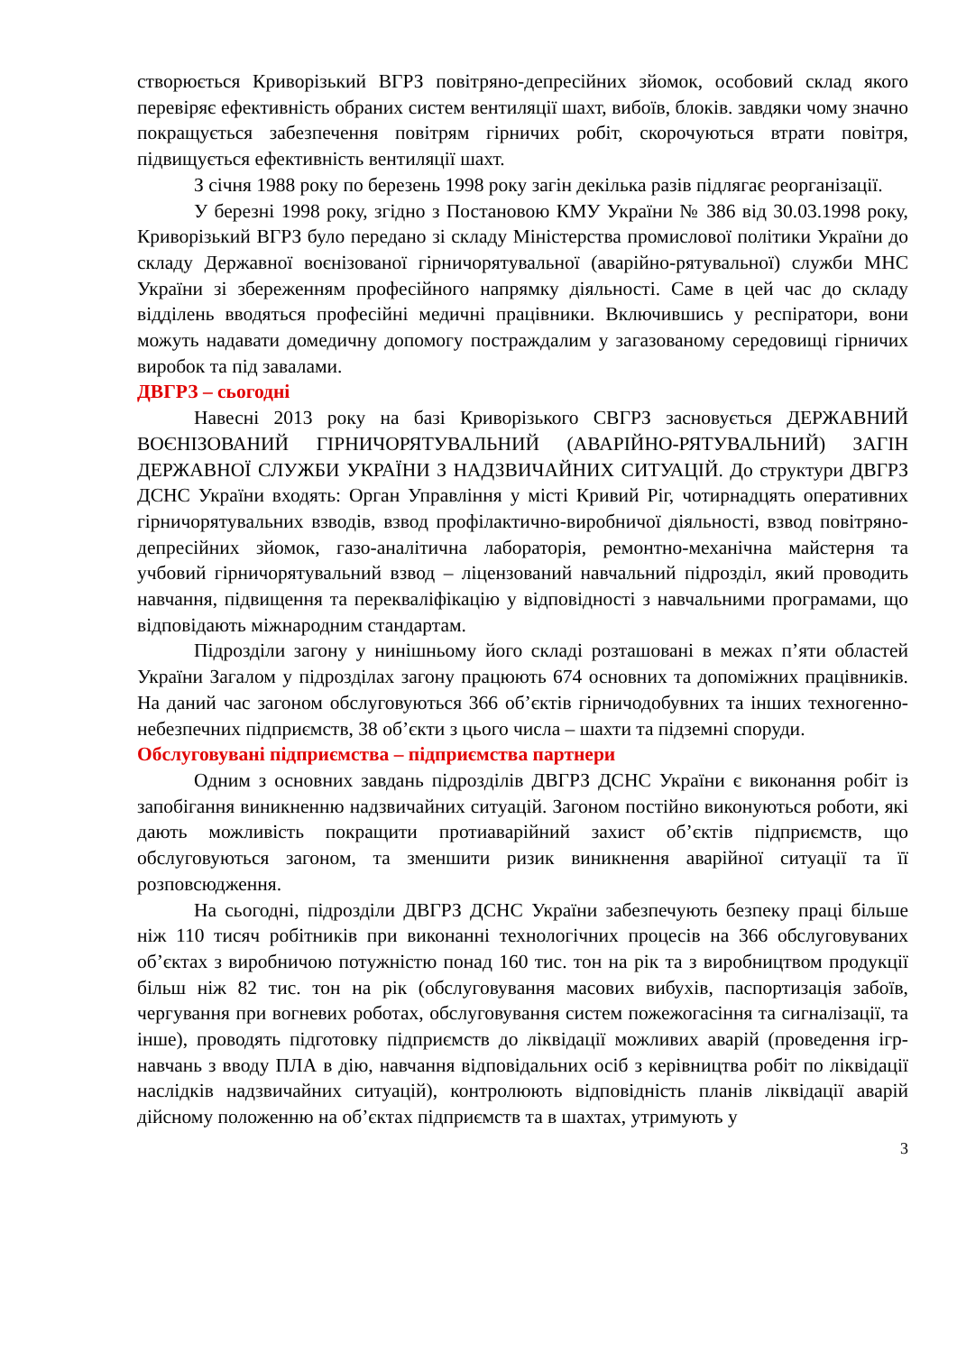створюється Криворізький ВГРЗ повітряно-депресійних зйомок, особовий склад якого перевіряє ефективність обраних систем вентиляції шахт, вибоїв, блоків. завдяки чому значно покращується забезпечення повітрям гірничих робіт, скорочуються втрати повітря, підвищується ефективність вентиляції шахт.
З січня 1988 року по березень 1998 року загін декілька разів підлягає реорганізації.
У березні 1998 року, згідно з Постановою КМУ України № 386 від 30.03.1998 року, Криворізький ВГРЗ було передано зі складу Міністерства промислової політики України до складу Державної воєнізованої гірничорятувальної (аварійно-рятувальної) служби МНС України зі збереженням професійного напрямку діяльності. Саме в цей час до складу відділень вводяться професійні медичні працівники. Включившись у респіратори, вони можуть надавати домедичну допомогу постраждалим у загазованому середовищі гірничих виробок та під завалами.
ДВГРЗ – сьогодні
Навесні 2013 року на базі Криворізького СВГРЗ засновується ДЕРЖАВНИЙ ВОЄНІЗОВАНИЙ ГІРНИЧОРЯТУВАЛЬНИЙ (АВАРІЙНО-РЯТУВАЛЬНИЙ) ЗАГІН ДЕРЖАВНОЇ СЛУЖБИ УКРАЇНИ З НАДЗВИЧАЙНИХ СИТУАЦІЙ. До структури ДВГРЗ ДСНС України входять: Орган Управління у місті Кривий Ріг, чотирнадцять оперативних гірничорятувальних взводів, взвод профілактично-виробничої діяльності, взвод повітряно-депресійних зйомок, газо-аналітична лабораторія, ремонтно-механічна майстерня та учбовий гірничорятувальний взвод – ліцензований навчальний підрозділ, який проводить навчання, підвищення та перекваліфікацію у відповідності з навчальними програмами, що відповідають міжнародним стандартам.
Підрозділи загону у нинішньому його складі розташовані в межах п’яти областей України Загалом у підрозділах загону працюють 674 основних та допоміжних працівників. На даний час загоном обслуговуються 366 об’єктів гірничодобувних та інших техногенно-небезпечних підприємств, 38 об’єкти з цього числа – шахти та підземні споруди.
Обслуговувані підприємства – підприємства партнери
Одним з основних завдань підрозділів ДВГРЗ ДСНС України є виконання робіт із запобігання виникненню надзвичайних ситуацій. Загоном постійно виконуються роботи, які дають можливість покращити протиаварійний захист об’єктів підприємств, що обслуговуються загоном, та зменшити ризик виникнення аварійної ситуації та її розповсюдження.
На сьогодні, підрозділи ДВГРЗ ДСНС України забезпечують безпеку праці більше ніж 110 тисяч робітників при виконанні технологічних процесів на 366 обслуговуваних об’єктах з виробничою потужністю понад 160 тис. тон на рік та з виробництвом продукції більш ніж 82 тис. тон на рік (обслуговування масових вибухів, паспортизація забоїв, чергування при вогневих роботах, обслуговування систем пожежогасіння та сигналізації, та інше), проводять підготовку підприємств до ліквідації можливих аварій (проведення ігр-навчань з вводу ПЛА в дію, навчання відповідальних осіб з керівництва робіт по ліквідації наслідків надзвичайних ситуацій), контролюють відповідність планів ліквідації аварій дійсному положенню на об’єктах підприємств та в шахтах, утримують у
3